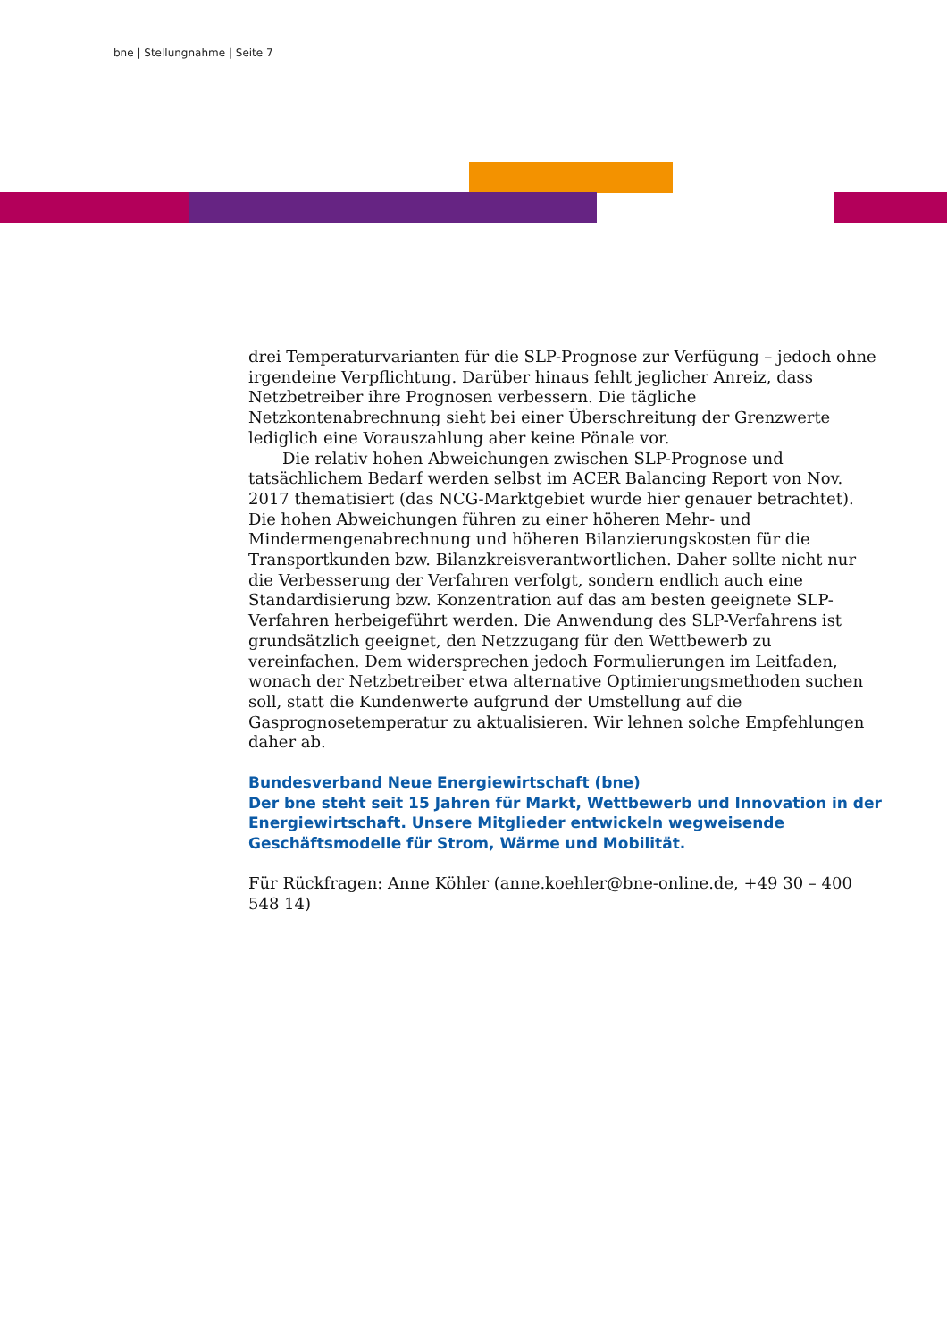bne | Stellungnahme | Seite 7
drei Temperaturvarianten für die SLP-Prognose zur Verfügung – jedoch ohne irgendeine Verpflichtung. Darüber hinaus fehlt jeglicher Anreiz, dass Netzbetreiber ihre Prognosen verbessern. Die tägliche Netzkontenabrechnung sieht bei einer Überschreitung der Grenzwerte lediglich eine Vorauszahlung aber keine Pönale vor.
Die relativ hohen Abweichungen zwischen SLP-Prognose und tatsächlichem Bedarf werden selbst im ACER Balancing Report von Nov. 2017 thematisiert (das NCG-Marktgebiet wurde hier genauer betrachtet). Die hohen Abweichungen führen zu einer höheren Mehr- und Mindermengenabrechnung und höheren Bilanzierungskosten für die Transportkunden bzw. Bilanzkreisverantwortlichen. Daher sollte nicht nur die Verbesserung der Verfahren verfolgt, sondern endlich auch eine Standardisierung bzw. Konzentration auf das am besten geeignete SLP-Verfahren herbeigeführt werden. Die Anwendung des SLP-Verfahrens ist grundsätzlich geeignet, den Netzzugang für den Wettbewerb zu vereinfachen. Dem widersprechen jedoch Formulierungen im Leitfaden, wonach der Netzbetreiber etwa alternative Optimierungsmethoden suchen soll, statt die Kundenwerte aufgrund der Umstellung auf die Gasprognosetemperatur zu aktualisieren. Wir lehnen solche Empfehlungen daher ab.
Bundesverband Neue Energiewirtschaft (bne)
Der bne steht seit 15 Jahren für Markt, Wettbewerb und Innovation in der Energiewirtschaft. Unsere Mitglieder entwickeln wegweisende Geschäftsmodelle für Strom, Wärme und Mobilität.
Für Rückfragen: Anne Köhler (anne.koehler@bne-online.de, +49 30 – 400 548 14)